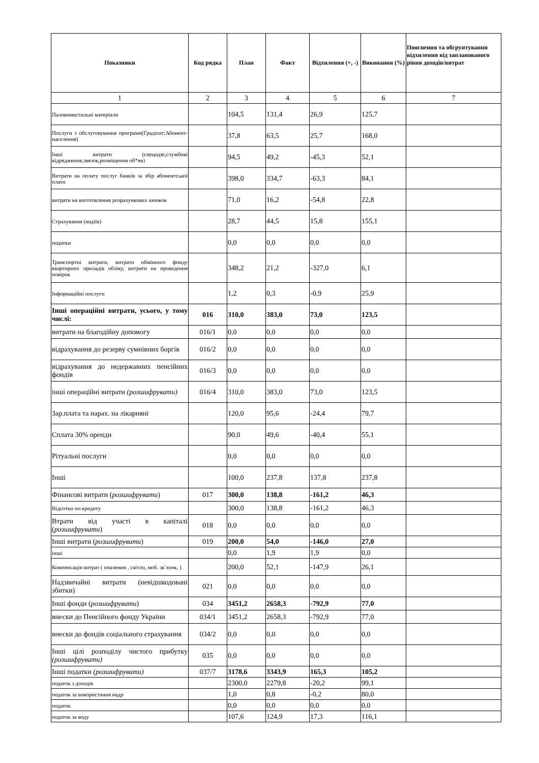| Показники | Код рядка | План | Факт | Відхилення (+, -) | Виконання (%) | Пояснення та обгрунтування відхилення від запланованого рівня доходів/витрат |
| --- | --- | --- | --- | --- | --- | --- |
| 1 | 2 | 3 | 4 | 5 | 6 | 7 |
| Паливомастильні матеріали | | 104,5 | 131,4 | 26,9 | 125,7 | |
| Послуги з обслуговування програми(Градієнт:Абонент-населення) | | 37,8 | 63,5 | 25,7 | 168,0 | |
| Інші витрати (спецодяг,службові відрядження,звязок,розміщення об*яв) | | 94,5 | 49,2 | -45,3 | 52,1 | |
| Витрати на оплату послуг банків за збір абонентської плати | | 398,0 | 334,7 | -63,3 | 84,1 | |
| витрати на виготовлення розрахункових книжок | | 71,0 | 16,2 | -54,8 | 22,8 | |
| Страхування (водіїв) | | 28,7 | 44,5 | 15,8 | 155,1 | |
| податки | | 0,0 | 0,0 | 0,0 | 0,0 | |
| Транспортні витрати, витрати обмінного фонду квартирних приладів обліку, витрати на проведення повірок | | 348,2 | 21,2 | -327,0 | 6,1 | |
| Інформаційні послуги | | 1,2 | 0,3 | -0,9 | 25,9 | |
| Інші операційні витрати, усього, у тому числі: | 016 | 310,0 | 383,0 | 73,0 | 123,5 | |
| витрати на благодійну допомогу | 016/1 | 0,0 | 0,0 | 0,0 | 0,0 | |
| відрахування до резерву сумнівних боргів | 016/2 | 0,0 | 0,0 | 0,0 | 0,0 | |
| відрахування до недержавних пенсійних фондів | 016/3 | 0,0 | 0,0 | 0,0 | 0,0 | |
| інші операційні витрати (розшифрувати) | 016/4 | 310,0 | 383,0 | 73,0 | 123,5 | |
| Зар.плата та нарах. на лікарняні | | 120,0 | 95,6 | -24,4 | 79,7 | |
| Сплата 30% оренди | | 90,0 | 49,6 | -40,4 | 55,1 | |
| Рітуальні послуги | | 0,0 | 0,0 | 0,0 | 0,0 | |
| Інші | | 100,0 | 237,8 | 137,8 | 237,8 | |
| Фінансові витрати ( розшифрувати ) | 017 | 300,0 | 138,8 | -161,2 | 46,3 | |
| Відсотки по кредиту | | 300,0 | 138,8 | -161,2 | 46,3 | |
| Втрати від участі в капіталі ( розшифрувати ) | 018 | 0,0 | 0,0 | 0,0 | 0,0 | |
| Інші витрати ( розшифрувати ) | 019 | 200,0 | 54,0 | -146,0 | 27,0 | |
| інші | | 0,0 | 1,9 | 1,9 | 0,0 | |
| Компенсація витрат ( опалення , світло, моб. зв`язок, ) | | 200,0 | 52,1 | -147,9 | 26,1 | |
| Надзвичайні витрати (невідшкодовані збитки) | 021 | 0,0 | 0,0 | 0,0 | 0,0 | |
| Інші фонди ( розшифрувати ) | 034 | 3451,2 | 2658,3 | -792,9 | 77,0 | |
| внески до Пенсійного фонду України | 034/1 | 3451,2 | 2658,3 | -792,9 | 77,0 | |
| внески до фондів соціального страхування | 034/2 | 0,0 | 0,0 | 0,0 | 0,0 | |
| Інші цілі розподілу чистого прибутку (розшифрувати) | 035 | 0,0 | 0,0 | 0,0 | 0,0 | |
| Інші податки (розшифрувати) | 037/7 | 3178,6 | 3343,9 | 165,3 | 105,2 | |
| податок з доходів | | 2300,0 | 2279,8 | -20,2 | 99,1 | |
| податок за використання надр | | 1,0 | 0,8 | -0,2 | 80,0 | |
| податок | | 0,0 | 0,0 | 0,0 | 0,0 | |
| податок за воду | | 107,6 | 124,9 | 17,3 | 116,1 | |